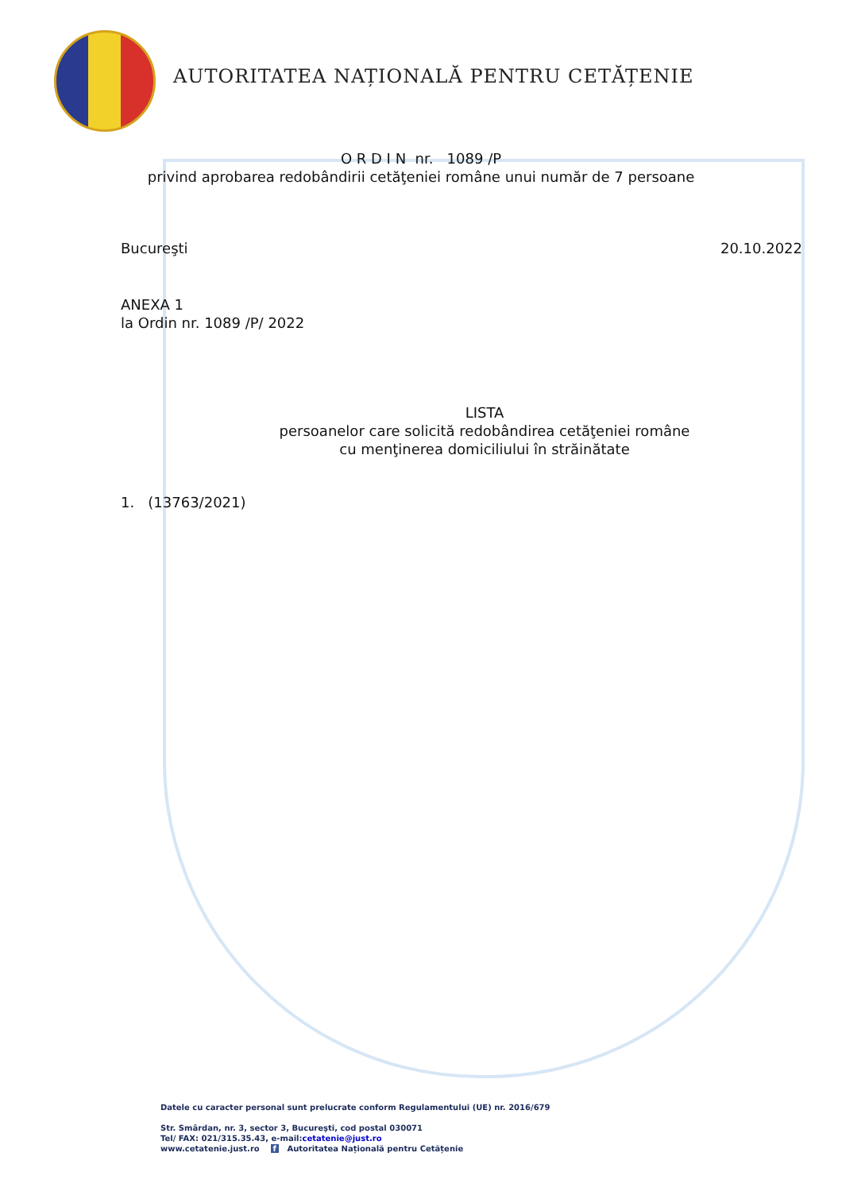AUTORITATEA NAȚIONALĂ PENTRU CETĂȚENIE
O R D I N nr. 1089 /P
privind aprobarea redobândirii cetăţeniei române unui număr de 7 persoane
Bucureşti 20.10.2022
ANEXA 1
la Ordin nr. 1089 /P/ 2022
LISTA
persoanelor care solicită redobândirea cetăţeniei române
cu menţinerea domiciliului în străinătate
1. (13763/2021)
Datele cu caracter personal sunt prelucrate conform Regulamentului (UE) nr. 2016/679
Str. Smârdan, nr. 3, sector 3, Bucureşti, cod postal 030071
Tel/ FAX: 021/315.35.43, e-mail:cetatenie@just.ro
www.cetatenie.just.ro f Autoritatea Națională pentru Cetățenie